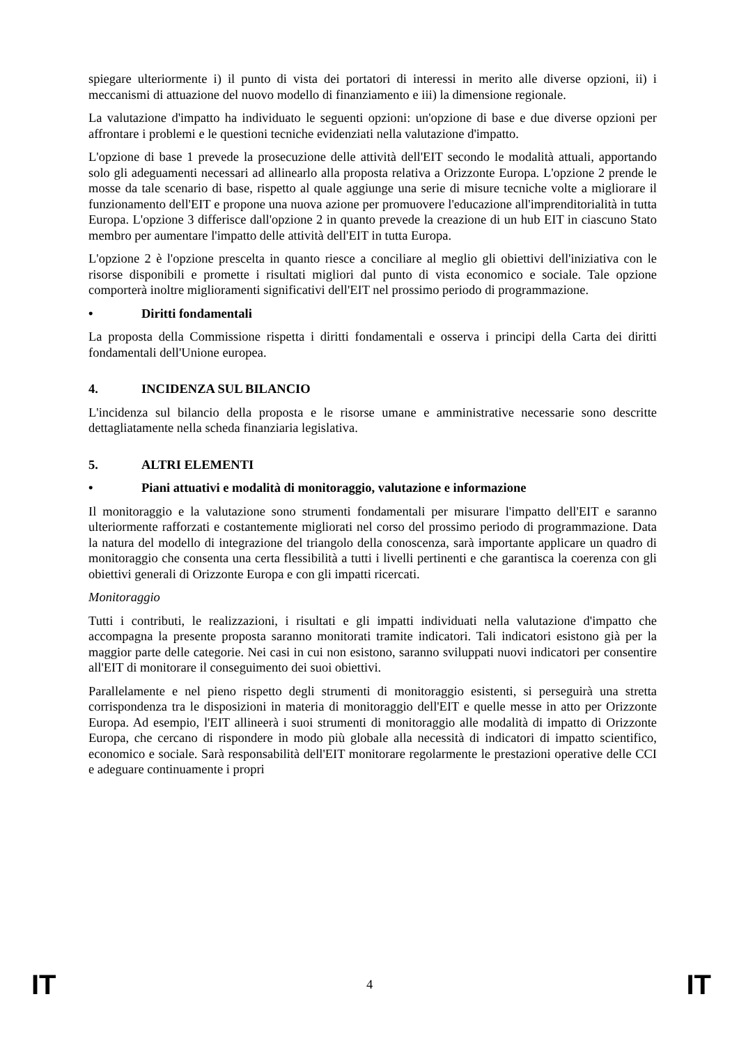spiegare ulteriormente i) il punto di vista dei portatori di interessi in merito alle diverse opzioni, ii) i meccanismi di attuazione del nuovo modello di finanziamento e iii) la dimensione regionale.
La valutazione d'impatto ha individuato le seguenti opzioni: un'opzione di base e due diverse opzioni per affrontare i problemi e le questioni tecniche evidenziati nella valutazione d'impatto.
L'opzione di base 1 prevede la prosecuzione delle attività dell'EIT secondo le modalità attuali, apportando solo gli adeguamenti necessari ad allinearlo alla proposta relativa a Orizzonte Europa. L'opzione 2 prende le mosse da tale scenario di base, rispetto al quale aggiunge una serie di misure tecniche volte a migliorare il funzionamento dell'EIT e propone una nuova azione per promuovere l'educazione all'imprenditorialità in tutta Europa. L'opzione 3 differisce dall'opzione 2 in quanto prevede la creazione di un hub EIT in ciascuno Stato membro per aumentare l'impatto delle attività dell'EIT in tutta Europa.
L'opzione 2 è l'opzione prescelta in quanto riesce a conciliare al meglio gli obiettivi dell'iniziativa con le risorse disponibili e promette i risultati migliori dal punto di vista economico e sociale. Tale opzione comporterà inoltre miglioramenti significativi dell'EIT nel prossimo periodo di programmazione.
• Diritti fondamentali
La proposta della Commissione rispetta i diritti fondamentali e osserva i principi della Carta dei diritti fondamentali dell'Unione europea.
4. INCIDENZA SUL BILANCIO
L'incidenza sul bilancio della proposta e le risorse umane e amministrative necessarie sono descritte dettagliatamente nella scheda finanziaria legislativa.
5. ALTRI ELEMENTI
• Piani attuativi e modalità di monitoraggio, valutazione e informazione
Il monitoraggio e la valutazione sono strumenti fondamentali per misurare l'impatto dell'EIT e saranno ulteriormente rafforzati e costantemente migliorati nel corso del prossimo periodo di programmazione. Data la natura del modello di integrazione del triangolo della conoscenza, sarà importante applicare un quadro di monitoraggio che consenta una certa flessibilità a tutti i livelli pertinenti e che garantisca la coerenza con gli obiettivi generali di Orizzonte Europa e con gli impatti ricercati.
Monitoraggio
Tutti i contributi, le realizzazioni, i risultati e gli impatti individuati nella valutazione d'impatto che accompagna la presente proposta saranno monitorati tramite indicatori. Tali indicatori esistono già per la maggior parte delle categorie. Nei casi in cui non esistono, saranno sviluppati nuovi indicatori per consentire all'EIT di monitorare il conseguimento dei suoi obiettivi.
Parallelamente e nel pieno rispetto degli strumenti di monitoraggio esistenti, si perseguirà una stretta corrispondenza tra le disposizioni in materia di monitoraggio dell'EIT e quelle messe in atto per Orizzonte Europa. Ad esempio, l'EIT allineerà i suoi strumenti di monitoraggio alle modalità di impatto di Orizzonte Europa, che cercano di rispondere in modo più globale alla necessità di indicatori di impatto scientifico, economico e sociale. Sarà responsabilità dell'EIT monitorare regolarmente le prestazioni operative delle CCI e adeguare continuamente i propri
IT 4 IT